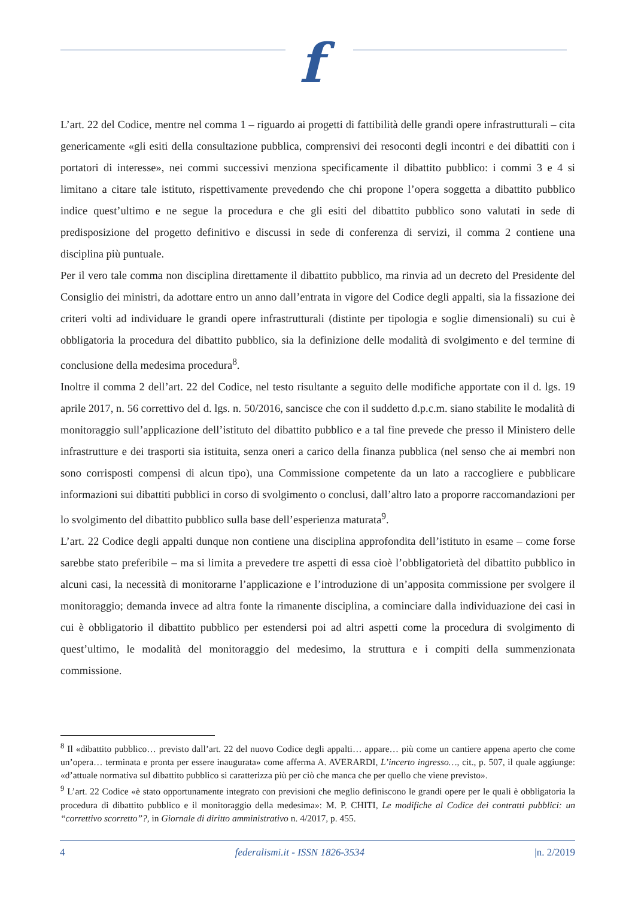f
L’art. 22 del Codice, mentre nel comma 1 – riguardo ai progetti di fattibilità delle grandi opere infrastrutturali – cita genericamente «gli esiti della consultazione pubblica, comprensivi dei resoconti degli incontri e dei dibattiti con i portatori di interesse», nei commi successivi menziona specificamente il dibattito pubblico: i commi 3 e 4 si limitano a citare tale istituto, rispettivamente prevedendo che chi propone l’opera soggetta a dibattito pubblico indice quest’ultimo e ne segue la procedura e che gli esiti del dibattito pubblico sono valutati in sede di predisposizione del progetto definitivo e discussi in sede di conferenza di servizi, il comma 2 contiene una disciplina più puntuale.
Per il vero tale comma non disciplina direttamente il dibattito pubblico, ma rinvia ad un decreto del Presidente del Consiglio dei ministri, da adottare entro un anno dall’entrata in vigore del Codice degli appalti, sia la fissazione dei criteri volti ad individuare le grandi opere infrastrutturali (distinte per tipologia e soglie dimensionali) su cui è obbligatoria la procedura del dibattito pubblico, sia la definizione delle modalità di svolgimento e del termine di conclusione della medesima procedura<sup>8</sup>.
Inoltre il comma 2 dell’art. 22 del Codice, nel testo risultante a seguito delle modifiche apportate con il d. lgs. 19 aprile 2017, n. 56 correttivo del d. lgs. n. 50/2016, sancisce che con il suddetto d.p.c.m. siano stabilite le modalità di monitoraggio sull’applicazione dell’istituto del dibattito pubblico e a tal fine prevede che presso il Ministero delle infrastrutture e dei trasporti sia istituita, senza oneri a carico della finanza pubblica (nel senso che ai membri non sono corrisposti compensi di alcun tipo), una Commissione competente da un lato a raccogliere e pubblicare informazioni sui dibattiti pubblici in corso di svolgimento o conclusi, dall’altro lato a proporre raccomandazioni per lo svolgimento del dibattito pubblico sulla base dell’esperienza maturata<sup>9</sup>.
L’art. 22 Codice degli appalti dunque non contiene una disciplina approfondita dell’istituto in esame – come forse sarebbe stato preferibile – ma si limita a prevedere tre aspetti di essa cioè l’obbligatorietà del dibattito pubblico in alcuni casi, la necessità di monitorarne l’applicazione e l’introduzione di un’apposita commissione per svolgere il monitoraggio; demanda invece ad altra fonte la rimanente disciplina, a cominciare dalla individuazione dei casi in cui è obbligatorio il dibattito pubblico per estendersi poi ad altri aspetti come la procedura di svolgimento di quest’ultimo, le modalità del monitoraggio del medesimo, la struttura e i compiti della summenzionata commissione.
<sup>8</sup> Il «dibattito pubblico… previsto dall’art. 22 del nuovo Codice degli appalti… appare… più come un cantiere appena aperto che come un’opera… terminata e pronta per essere inaugurata» come afferma A. AVERARDI, L’incerto ingresso…, cit., p. 507, il quale aggiunge: «d’attuale normativa sul dibattito pubblico si caratterizza più per ciò che manca che per quello che viene previsto».
<sup>9</sup> L’art. 22 Codice «è stato opportunamente integrato con previsioni che meglio definiscono le grandi opere per le quali è obbligatoria la procedura di dibattito pubblico e il monitoraggio della medesima»: M. P. CHITI, Le modifiche al Codice dei contratti pubblici: un “correttivo scorretto”?, in Giornale di diritto amministrativo n. 4/2017, p. 455.
4 federalismi.it - ISSN 1826-3534 |n. 2/2019